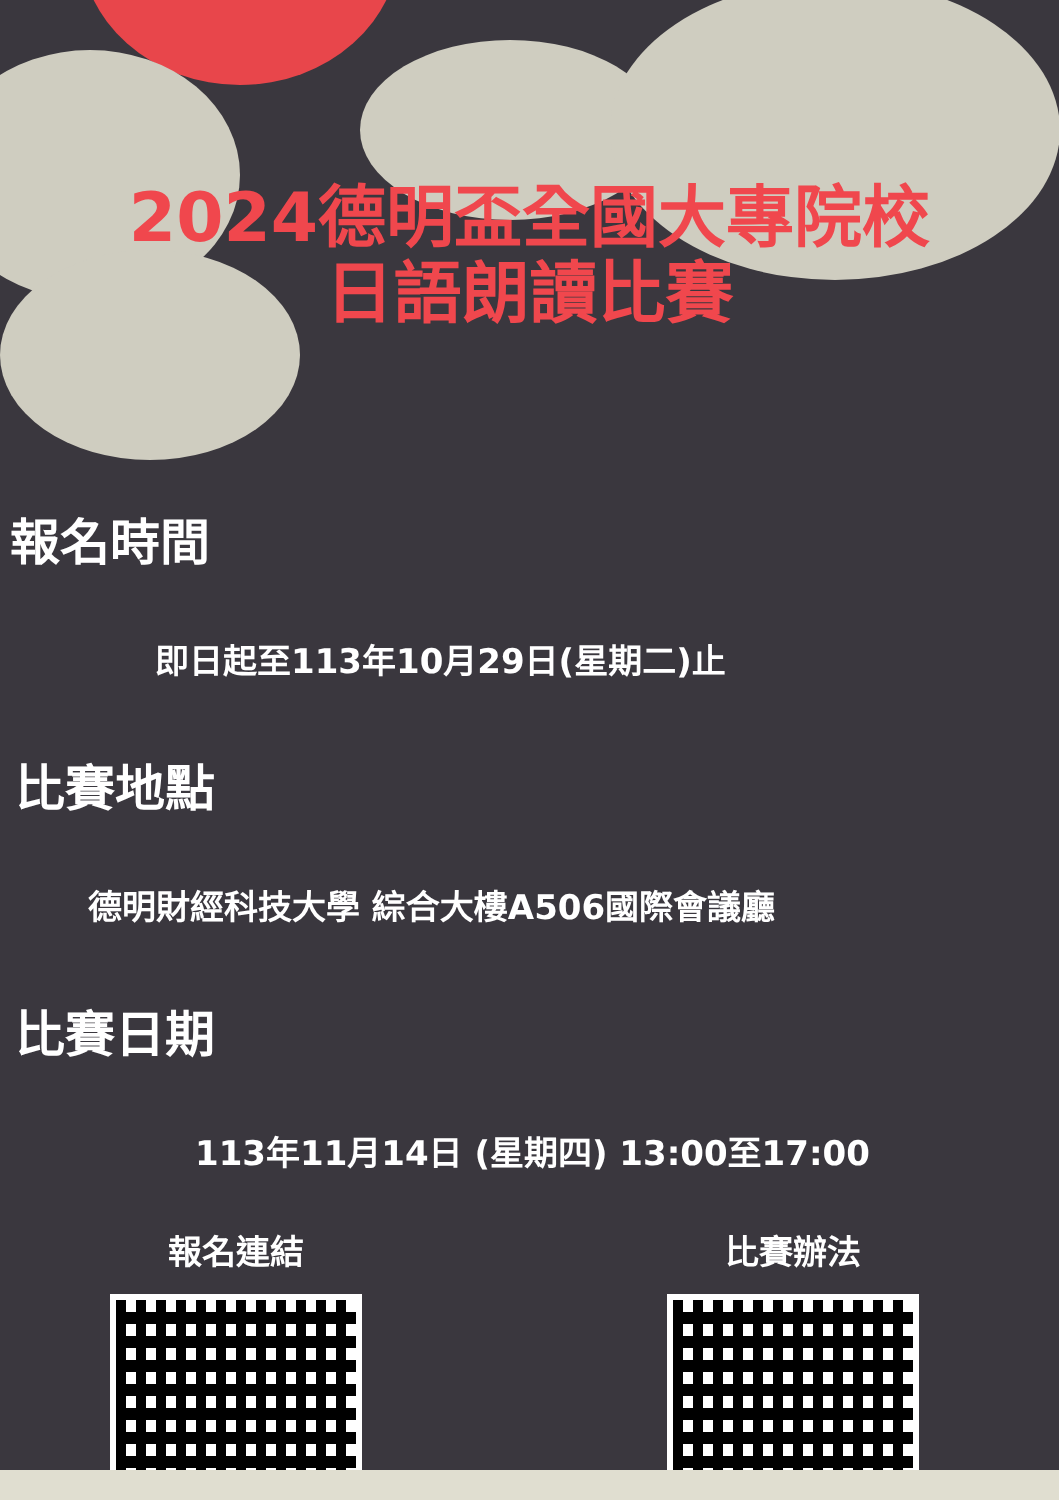2024德明盃全國大專院校
日語朗讀比賽
報名時間
即日起至113年10月29日(星期二)止
比賽地點
德明財經科技大學 綜合大樓A506國際會議廳
比賽日期
113年11月14日 (星期四) 13:00至17:00
報名連結 比賽辦法